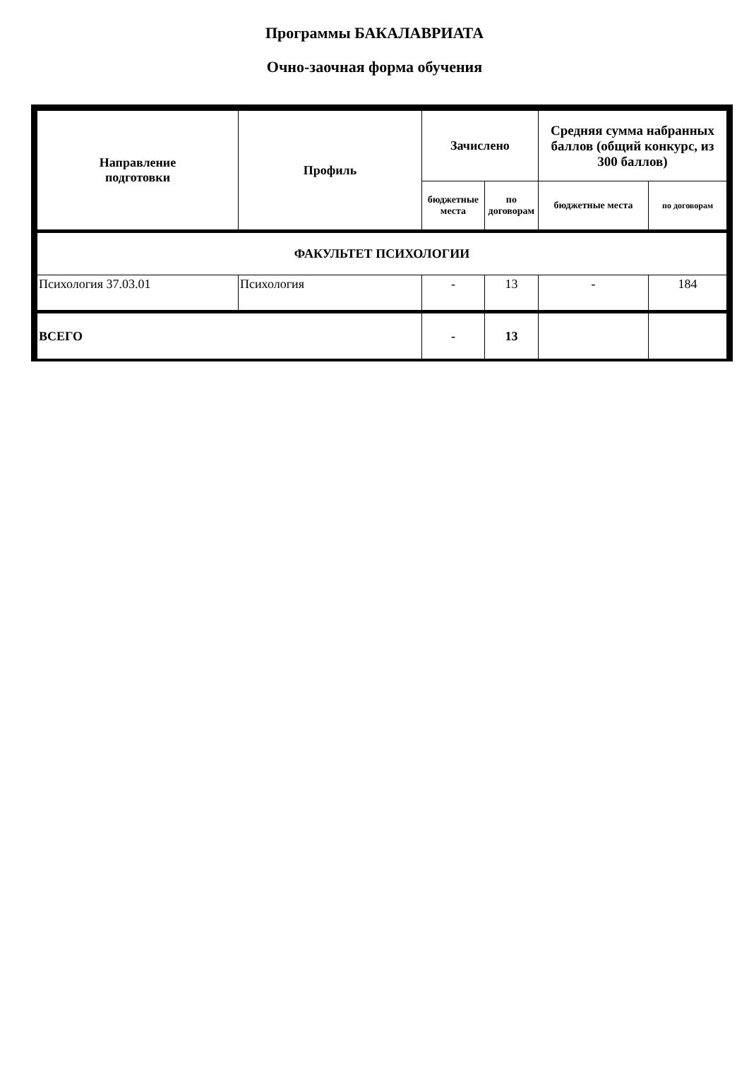Программы БАКАЛАВРИАТА
Очно-заочная форма обучения
| Направление подготовки | Профиль | Зачислено | | Средняя сумма набранных баллов (общий конкурс, из 300 баллов) | |
| --- | --- | --- | --- | --- | --- |
| | | бюджетные места | по договорам | бюджетные места | по договорам |
| ФАКУЛЬТЕТ ПСИХОЛОГИИ | | | | | |
| Психология 37.03.01 | Психология | - | 13 | - | 184 |
| ВСЕГО | | - | 13 | | |